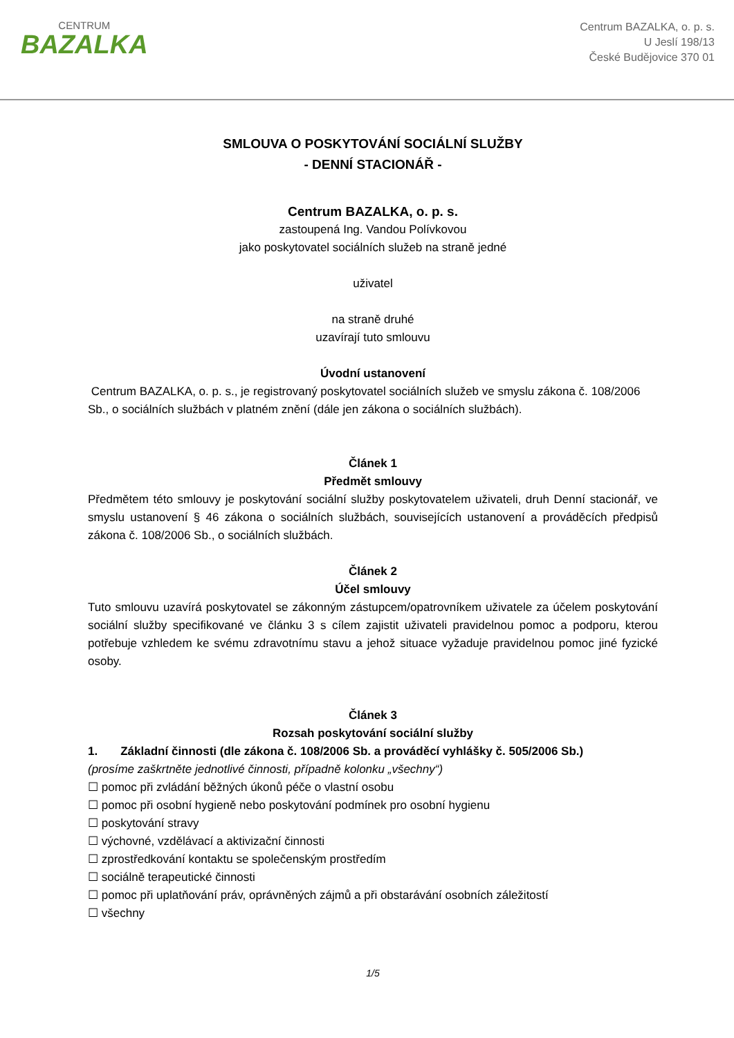CENTRUM
BAZALKA
Centrum BAZALKA, o. p. s.
U Jeslí 198/13
České Budějovice 370 01
SMLOUVA O POSKYTOVÁNÍ SOCIÁLNÍ SLUŽBY
- DENNÍ STACIONÁŘ -
Centrum BAZALKA, o. p. s.
zastoupená Ing. Vandou Polívkovou
jako poskytovatel sociálních služeb na straně jedné
uživatel
na straně druhé
uzavírají tuto smlouvu
Úvodní ustanovení
Centrum BAZALKA, o. p. s., je registrovaný poskytovatel sociálních služeb ve smyslu zákona č. 108/2006 Sb., o sociálních službách v platném znění (dále jen zákona o sociálních službách).
Článek 1
Předmět smlouvy
Předmětem této smlouvy je poskytování sociální služby poskytovatelem uživateli, druh Denní stacionář, ve smyslu ustanovení § 46 zákona o sociálních službách, souvisejících ustanovení a prováděcích předpisů zákona č. 108/2006 Sb., o sociálních službách.
Článek 2
Účel smlouvy
Tuto smlouvu uzavírá poskytovatel se zákonným zástupcem/opatrovníkem uživatele za účelem poskytování sociální služby specifikované ve článku 3 s cílem zajistit uživateli pravidelnou pomoc a podporu, kterou potřebuje vzhledem ke svému zdravotnímu stavu a jehož situace vyžaduje pravidelnou pomoc jiné fyzické osoby.
Článek 3
Rozsah poskytování sociální služby
1. Základní činnosti (dle zákona č. 108/2006 Sb. a prováděcí vyhlášky č. 505/2006 Sb.)
(prosíme zaškrtněte jednotlivé činnosti, případně kolonku „všechny“)
☐ pomoc při zvládání běžných úkonů péče o vlastní osobu
☐ pomoc při osobní hygieně nebo poskytování podmínek pro osobní hygienu
☐ poskytování stravy
☐ výchovné, vzdělávací a aktivizační činnosti
☐ zprostředkování kontaktu se společenským prostředím
☐ sociálně terapeutické činnosti
☐ pomoc při uplatňování práv, oprávněných zájmů a při obstarávání osobních záležitostí
☐ všechny
1/5